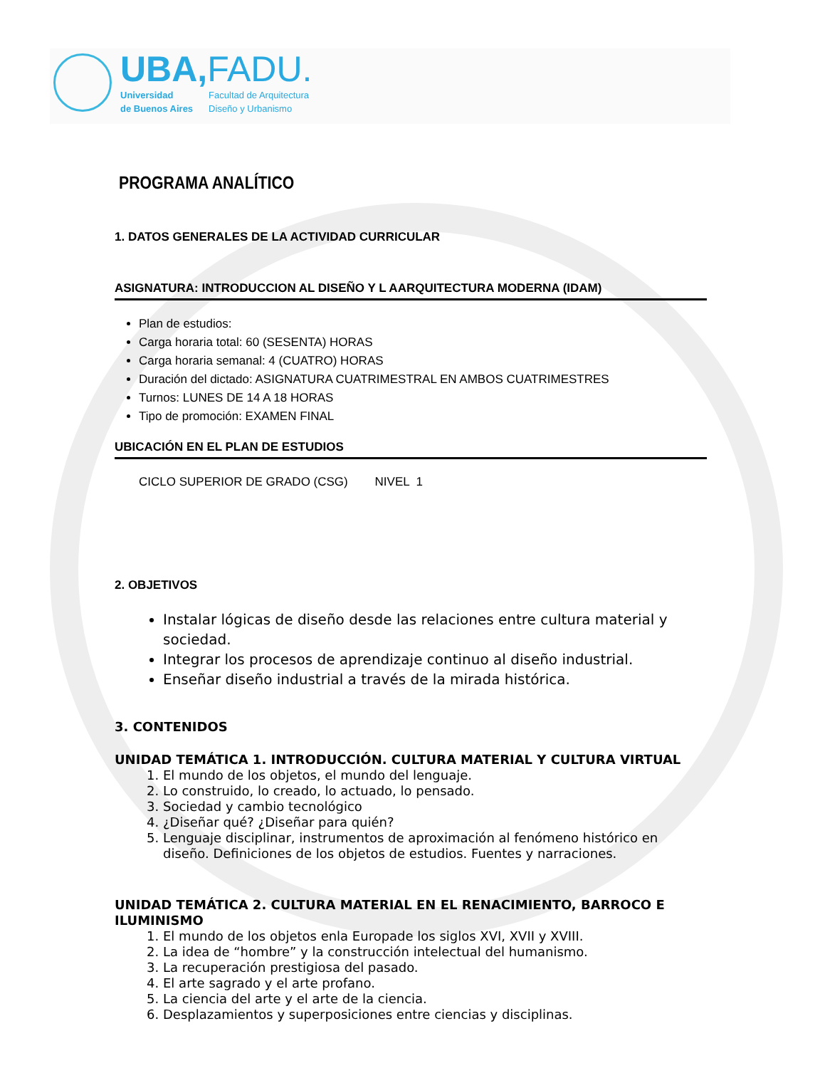UBA,FADU.
Universidad
de Buenos Aires
Facultad de Arquitectura
Diseño y Urbanismo
PROGRAMA ANALÍTICO
1. DATOS GENERALES DE LA ACTIVIDAD CURRICULAR
ASIGNATURA: INTRODUCCION AL DISEÑO Y L AARQUITECTURA MODERNA (IDAM)
Plan de estudios:
Carga horaria total: 60 (SESENTA) HORAS
Carga horaria semanal: 4 (CUATRO) HORAS
Duración del dictado: ASIGNATURA CUATRIMESTRAL EN AMBOS CUATRIMESTRES
Turnos: LUNES DE 14 A 18 HORAS
Tipo de promoción: EXAMEN FINAL
UBICACIÓN EN EL PLAN DE ESTUDIOS
CICLO SUPERIOR DE GRADO (CSG) NIVEL 1
2. OBJETIVOS
Instalar lógicas de diseño desde las relaciones entre cultura material y sociedad.
Integrar los procesos de aprendizaje continuo al diseño industrial.
Enseñar diseño industrial a través de la mirada histórica.
3. CONTENIDOS
UNIDAD TEMÁTICA 1. INTRODUCCIÓN. CULTURA MATERIAL Y CULTURA VIRTUAL
1. El mundo de los objetos, el mundo del lenguaje.
2. Lo construido, lo creado, lo actuado, lo pensado.
3. Sociedad y cambio tecnológico
4. ¿Diseñar qué? ¿Diseñar para quién?
5. Lenguaje disciplinar, instrumentos de aproximación al fenómeno histórico en diseño. Definiciones de los objetos de estudios. Fuentes y narraciones.
UNIDAD TEMÁTICA 2. CULTURA MATERIAL EN EL RENACIMIENTO, BARROCO E ILUMINISMO
1. El mundo de los objetos enla Europade los siglos XVI, XVII y XVIII.
2. La idea de “hombre” y la construcción intelectual del humanismo.
3. La recuperación prestigiosa del pasado.
4. El arte sagrado y el arte profano.
5. La ciencia del arte y el arte de la ciencia.
6. Desplazamientos y superposiciones entre ciencias y disciplinas.